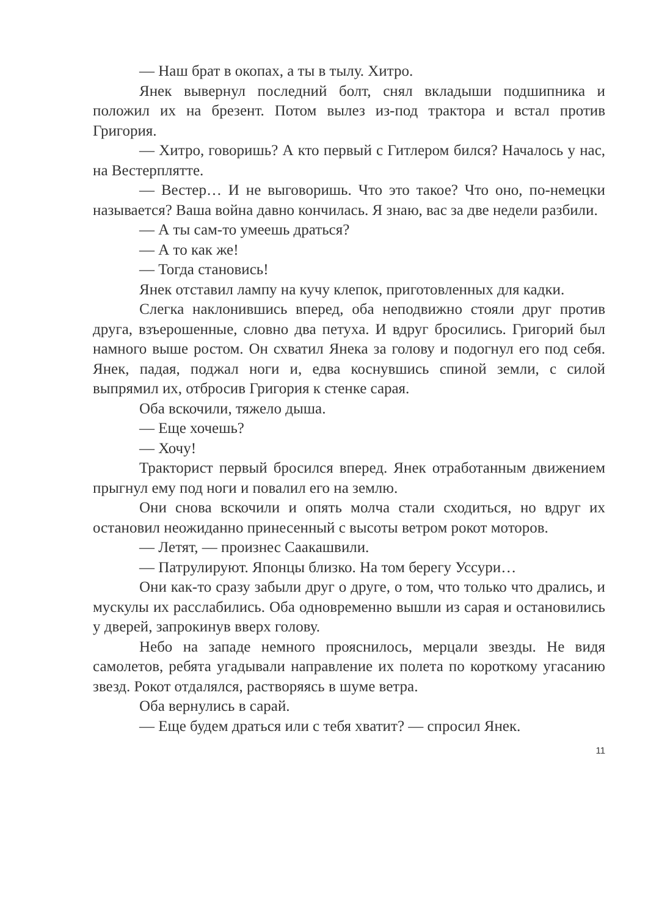— Наш брат в окопах, а ты в тылу. Хитро.
Янек вывернул последний болт, снял вкладыши подшипника и положил их на брезент. Потом вылез из-под трактора и встал против Григория.
— Хитро, говоришь? А кто первый с Гитлером бился? Началось у нас, на Вестерплятте.
— Вестер… И не выговоришь. Что это такое? Что оно, по-немецки называется? Ваша война давно кончилась. Я знаю, вас за две недели разбили.
— А ты сам-то умеешь драться?
— А то как же!
— Тогда становись!
Янек отставил лампу на кучу клепок, приготовленных для кадки.
Слегка наклонившись вперед, оба неподвижно стояли друг против друга, взъерошенные, словно два петуха. И вдруг бросились. Григорий был намного выше ростом. Он схватил Янека за голову и подогнул его под себя. Янек, падая, поджал ноги и, едва коснувшись спиной земли, с силой выпрямил их, отбросив Григория к стенке сарая.
Оба вскочили, тяжело дыша.
— Еще хочешь?
— Хочу!
Тракторист первый бросился вперед. Янек отработанным движением прыгнул ему под ноги и повалил его на землю.
Они снова вскочили и опять молча стали сходиться, но вдруг их остановил неожиданно принесенный с высоты ветром рокот моторов.
— Летят, — произнес Саакашвили.
— Патрулируют. Японцы близко. На том берегу Уссури…
Они как-то сразу забыли друг о друге, о том, что только что дрались, и мускулы их расслабились. Оба одновременно вышли из сарая и остановились у дверей, запрокинув вверх голову.
Небо на западе немного прояснилось, мерцали звезды. Не видя самолетов, ребята угадывали направление их полета по короткому угасанию звезд. Рокот отдалялся, растворяясь в шуме ветра.
Оба вернулись в сарай.
— Еще будем драться или с тебя хватит? — спросил Янек.
11